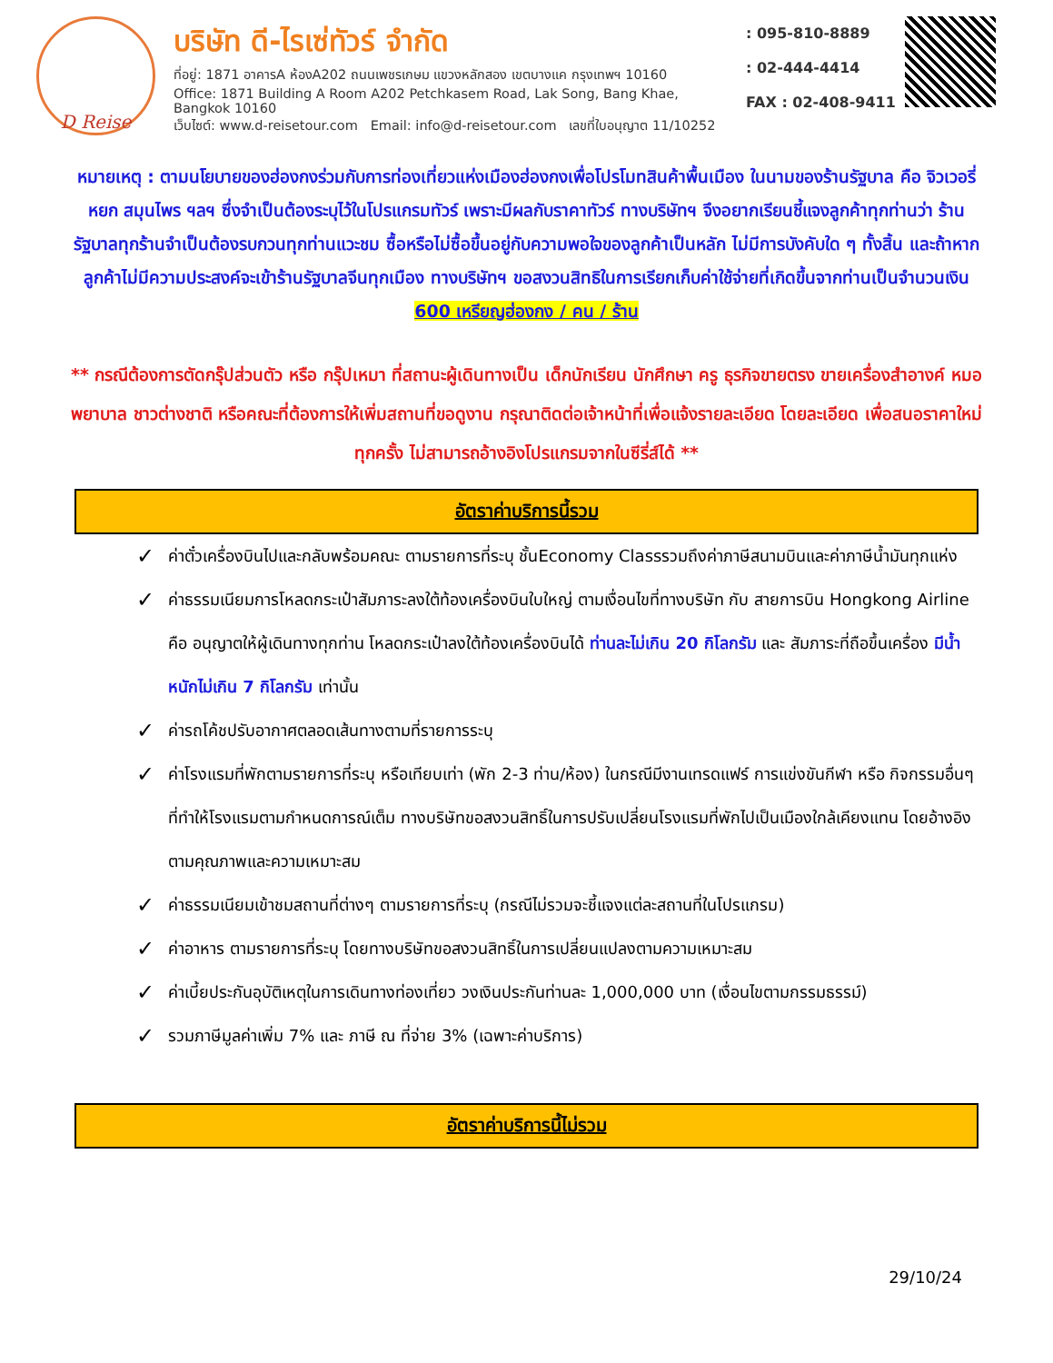D Reise
บริษัท ดี-ไรเซ่ทัวร์ จำกัด
ที่อยู่: 1871 อาคารA ห้องA202 ถนนเพชรเกษม แขวงหลักสอง เขตบางแค กรุงเทพฯ 10160
Office: 1871 Building A Room A202 Petchkasem Road, Lak Song, Bang Khae, Bangkok 10160
เว็บไซต์: www.d-reisetour.com Email: info@d-reisetour.com เลขที่ใบอนุญาต 11/10252
: 095-810-8889
: 02-444-4414
FAX : 02-408-9411
หมายเหตุ : ตามนโยบายของฮ่องกงร่วมกับการท่องเที่ยวแห่งเมืองฮ่องกงเพื่อโปรโมทสินค้าพื้นเมือง ในนามของร้านรัฐบาล คือ จิวเวอรี่ หยก สมุนไพร ฯลฯ ซึ่งจำเป็นต้องระบุไว้ในโปรแกรมทัวร์ เพราะมีผลกับราคาทัวร์ ทางบริษัทฯ จึงอยากเรียนชี้แจงลูกค้าทุกท่านว่า ร้านรัฐบาลทุกร้านจำเป็นต้องรบกวนทุกท่านแวะชม ซื้อหรือไม่ซื้อขึ้นอยู่กับความพอใจของลูกค้าเป็นหลัก ไม่มีการบังคับใด ๆ ทั้งสิ้น และถ้าหากลูกค้าไม่มีความประสงค์จะเข้าร้านรัฐบาลจีนทุกเมือง ทางบริษัทฯ ขอสงวนสิทธิในการเรียกเก็บค่าใช้จ่ายที่เกิดขึ้นจากท่านเป็นจำนวนเงิน
600 เหรียญฮ่องกง / คน / ร้าน
** กรณีต้องการตัดกรุ๊ปส่วนตัว หรือ กรุ๊ปเหมา ที่สถานะผู้เดินทางเป็น เด็กนักเรียน นักศึกษา ครู ธุรกิจขายตรง ขายเครื่องสำอางค์ หมอ พยาบาล ชาวต่างชาติ หรือคณะที่ต้องการให้เพิ่มสถานที่ขอดูงาน กรุณาติดต่อเจ้าหน้าที่เพื่อแจ้งรายละเอียด โดยละเอียด เพื่อสนอราคาใหม่ทุกครั้ง ไม่สามารถอ้างอิงโปรแกรมจากในซีรี่ส์ได้ **
อัตราค่าบริการนี้รวม
✓ ค่าตั๋วเครื่องบินไปและกลับพร้อมคณะ ตามรายการที่ระบุ ชั้นEconomy Classรวมถึงค่าภาษีสนามบินและค่าภาษีน้ำมันทุกแห่ง
✓ ค่าธรรมเนียมการโหลดกระเป๋าสัมภาระลงใต้ท้องเครื่องบินใบใหญ่ ตามเงื่อนไขที่ทางบริษัท กับ สายการบิน Hongkong Airline คือ อนุญาตให้ผู้เดินทางทุกท่าน โหลดกระเป๋าลงใต้ท้องเครื่องบินได้ ท่านละไม่เกิน 20 กิโลกรัม และ สัมภาระที่ถือขึ้นเครื่อง มีน้ำหนักไม่เกิน 7 กิโลกรัม เท่านั้น
✓ ค่ารถโค้ชปรับอากาศตลอดเส้นทางตามที่รายการระบุ
✓ ค่าโรงแรมที่พักตามรายการที่ระบุ หรือเทียบเท่า (พัก 2-3 ท่าน/ห้อง) ในกรณีมีงานเทรดแฟร์ การแข่งขันกีฬา หรือ กิจกรรมอื่นๆ ที่ทำให้โรงแรมตามกำหนดการณ์เต็ม ทางบริษัทขอสงวนสิทธิ์ในการปรับเปลี่ยนโรงแรมที่พักไปเป็นเมืองใกล้เคียงแทน โดยอ้างอิงตามคุณภาพและความเหมาะสม
✓ ค่าธรรมเนียมเข้าชมสถานที่ต่างๆ ตามรายการที่ระบุ (กรณีไม่รวมจะชี้แจงแต่ละสถานที่ในโปรแกรม)
✓ ค่าอาหาร ตามรายการที่ระบุ โดยทางบริษัทขอสงวนสิทธิ์ในการเปลี่ยนแปลงตามความเหมาะสม
✓ ค่าเบี้ยประกันอุบัติเหตุในการเดินทางท่องเที่ยว วงเงินประกันท่านละ 1,000,000 บาท (เงื่อนไขตามกรรมธรรม์)
✓ รวมภาษีมูลค่าเพิ่ม 7% และ ภาษี ณ ที่จ่าย 3% (เฉพาะค่าบริการ)
อัตราค่าบริการนี้ไม่รวม
29/10/24